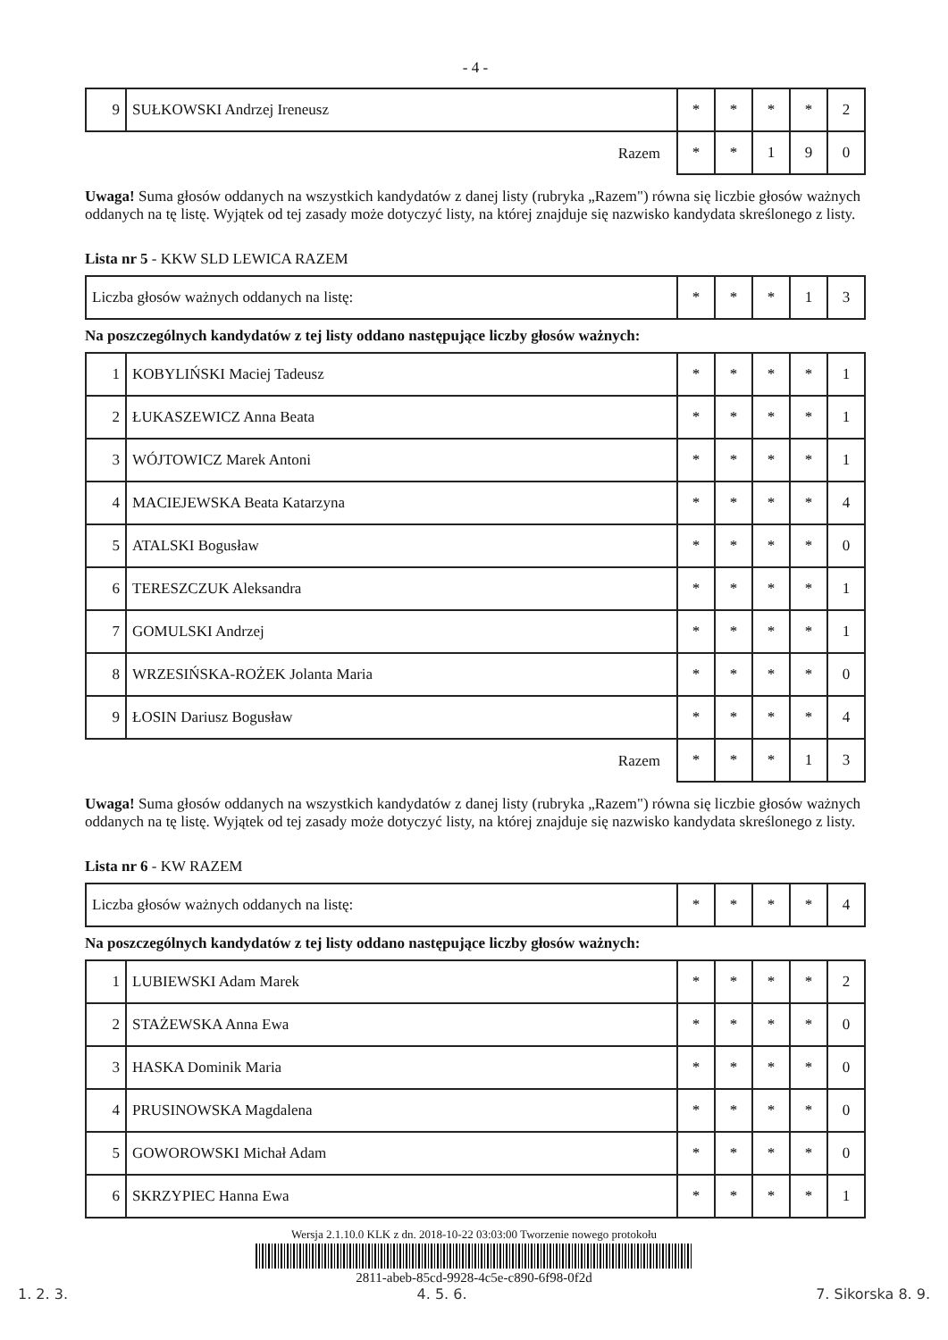- 4 -
| 9 | SUŁKOWSKI Andrzej Ireneusz | * | * | * | * | 2 |
| Razem | | * | * | 1 | 9 | 0 |
Uwaga! Suma głosów oddanych na wszystkich kandydatów z danej listy (rubryka „Razem") równa się liczbie głosów ważnych oddanych na tę listę. Wyjątek od tej zasady może dotyczyć listy, na której znajduje się nazwisko kandydata skreślonego z listy.
Lista nr 5 - KKW SLD LEWICA RAZEM
| Liczba głosów ważnych oddanych na listę: | * | * | * | 1 | 3 |
Na poszczególnych kandydatów z tej listy oddano następujące liczby głosów ważnych:
| 1 | KOBYLIŃSKI Maciej Tadeusz | * | * | * | * | 1 |
| 2 | ŁUKASZEWICZ Anna Beata | * | * | * | * | 1 |
| 3 | WÓJTOWICZ Marek Antoni | * | * | * | * | 1 |
| 4 | MACIEJEWSKA Beata Katarzyna | * | * | * | * | 4 |
| 5 | ATALSKI Bogusław | * | * | * | * | 0 |
| 6 | TERESZCZUK Aleksandra | * | * | * | * | 1 |
| 7 | GOMULSKI Andrzej | * | * | * | * | 1 |
| 8 | WRZESIŃSKA-ROŻEK Jolanta Maria | * | * | * | * | 0 |
| 9 | ŁOSIN Dariusz Bogusław | * | * | * | * | 4 |
| Razem | | * | * | * | 1 | 3 |
Uwaga! Suma głosów oddanych na wszystkich kandydatów z danej listy (rubryka „Razem") równa się liczbie głosów ważnych oddanych na tę listę. Wyjątek od tej zasady może dotyczyć listy, na której znajduje się nazwisko kandydata skreślonego z listy.
Lista nr 6 - KW RAZEM
| Liczba głosów ważnych oddanych na listę: | * | * | * | * | 4 |
Na poszczególnych kandydatów z tej listy oddano następujące liczby głosów ważnych:
| 1 | LUBIEWSKI Adam Marek | * | * | * | * | 2 |
| 2 | STAŻEWSKA Anna Ewa | * | * | * | * | 0 |
| 3 | HASKA Dominik Maria | * | * | * | * | 0 |
| 4 | PRUSINOWSKA Magdalena | * | * | * | * | 0 |
| 5 | GOWOROWSKI Michał Adam | * | * | * | * | 0 |
| 6 | SKRZYPIEC Hanna Ewa | * | * | * | * | 1 |
Wersja 2.1.10.0 KLK z dn. 2018-10-22 03:03:00 Tworzenie nowego protokołu
2811-abeb-85cd-9928-4c5e-c890-6f98-0f2d
1. 2. 3. 4. 5. 6. 7. Sikorska 8. 9.